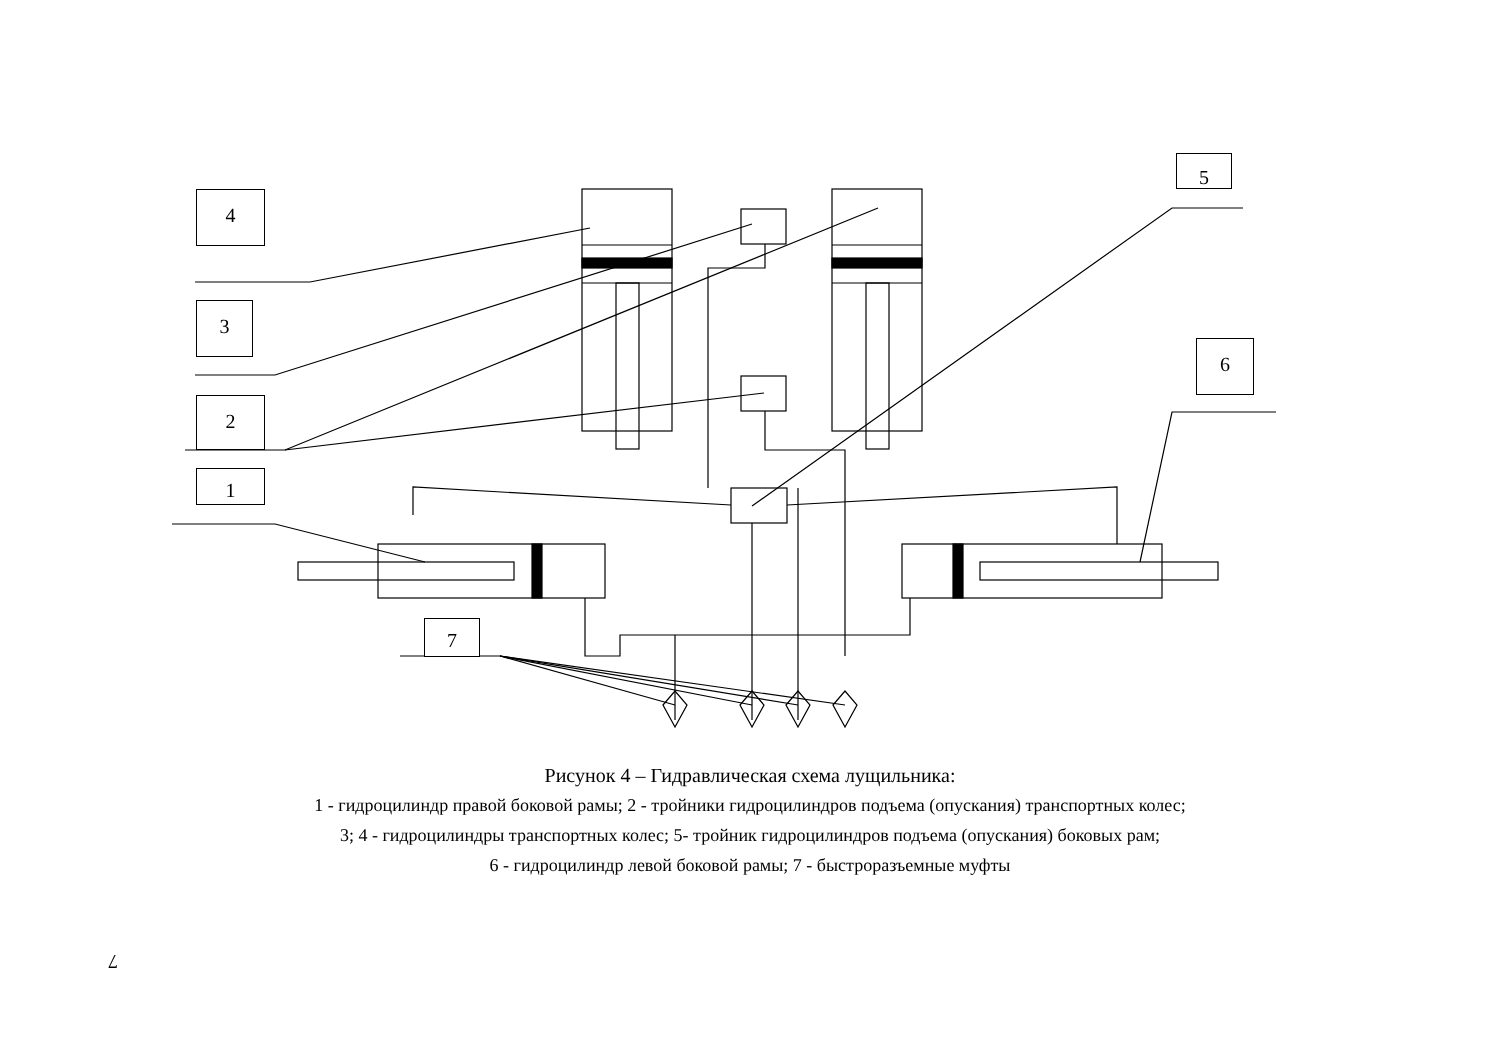4
3
2
1
5
6
7
Рисунок 4 – Гидравлическая схема лущильника:
1 - гидроцилиндр правой боковой рамы; 2 - тройники гидроцилиндров подъема (опускания) транспортных колес;
3; 4 - гидроцилиндры транспортных колес; 5- тройник гидроцилиндров подъема (опускания) боковых рам;
6 - гидроцилиндр левой боковой рамы; 7 - быстроразъемные муфты
7